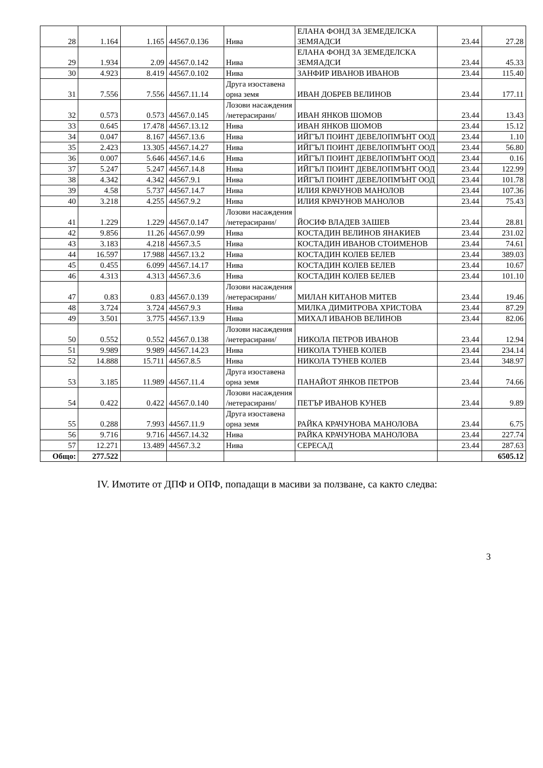| 28 | 1.164 | 1.165 | 44567.0.136 | Нива | ЕЛАНА ФОНД ЗА ЗЕМЕДЕЛСКА ЗЕМЯАДСИ | 23.44 | 27.28 |
| 29 | 1.934 | 2.09 | 44567.0.142 | Нива | ЕЛАНА ФОНД ЗА ЗЕМЕДЕЛСКА ЗЕМЯАДСИ | 23.44 | 45.33 |
| 30 | 4.923 | 8.419 | 44567.0.102 | Нива | ЗАНФИР ИВАНОВ ИВАНОВ | 23.44 | 115.40 |
| 31 | 7.556 | 7.556 | 44567.11.14 | Друга изоставена орна земя | ИВАН ДОБРЕВ ВЕЛИНОВ | 23.44 | 177.11 |
| 32 | 0.573 | 0.573 | 44567.0.145 | Лозови насаждения /нетерасирани/ | ИВАН ЯНКОВ ШОМОВ | 23.44 | 13.43 |
| 33 | 0.645 | 17.478 | 44567.13.12 | Нива | ИВАН ЯНКОВ ШОМОВ | 23.44 | 15.12 |
| 34 | 0.047 | 8.167 | 44567.13.6 | Нива | ИЙГЪЛ ПОИНТ ДЕВЕЛОПМЪНТ ООД | 23.44 | 1.10 |
| 35 | 2.423 | 13.305 | 44567.14.27 | Нива | ИЙГЪЛ ПОИНТ ДЕВЕЛОПМЪНТ ООД | 23.44 | 56.80 |
| 36 | 0.007 | 5.646 | 44567.14.6 | Нива | ИЙГЪЛ ПОИНТ ДЕВЕЛОПМЪНТ ООД | 23.44 | 0.16 |
| 37 | 5.247 | 5.247 | 44567.14.8 | Нива | ИЙГЪЛ ПОИНТ ДЕВЕЛОПМЪНТ ООД | 23.44 | 122.99 |
| 38 | 4.342 | 4.342 | 44567.9.1 | Нива | ИЙГЪЛ ПОИНТ ДЕВЕЛОПМЪНТ ООД | 23.44 | 101.78 |
| 39 | 4.58 | 5.737 | 44567.14.7 | Нива | ИЛИЯ КРАЧУНОВ МАНОЛОВ | 23.44 | 107.36 |
| 40 | 3.218 | 4.255 | 44567.9.2 | Нива | ИЛИЯ КРАЧУНОВ МАНОЛОВ | 23.44 | 75.43 |
| 41 | 1.229 | 1.229 | 44567.0.147 | Лозови насаждения /нетерасирани/ | ЙОСИФ ВЛАДЕВ ЗАШЕВ | 23.44 | 28.81 |
| 42 | 9.856 | 11.26 | 44567.0.99 | Нива | КОСТАДИН ВЕЛИНОВ ЯНАКИЕВ | 23.44 | 231.02 |
| 43 | 3.183 | 4.218 | 44567.3.5 | Нива | КОСТАДИН ИВАНОВ СТОИМЕНОВ | 23.44 | 74.61 |
| 44 | 16.597 | 17.988 | 44567.13.2 | Нива | КОСТАДИН КОЛЕВ БЕЛЕВ | 23.44 | 389.03 |
| 45 | 0.455 | 6.099 | 44567.14.17 | Нива | КОСТАДИН КОЛЕВ БЕЛЕВ | 23.44 | 10.67 |
| 46 | 4.313 | 4.313 | 44567.3.6 | Нива | КОСТАДИН КОЛЕВ БЕЛЕВ | 23.44 | 101.10 |
| 47 | 0.83 | 0.83 | 44567.0.139 | Лозови насаждения /нетерасирани/ | МИЛАН КИТАНОВ МИТЕВ | 23.44 | 19.46 |
| 48 | 3.724 | 3.724 | 44567.9.3 | Нива | МИЛКА ДИМИТРОВА ХРИСТОВА | 23.44 | 87.29 |
| 49 | 3.501 | 3.775 | 44567.13.9 | Нива | МИХАЛ ИВАНОВ ВЕЛИНОВ | 23.44 | 82.06 |
| 50 | 0.552 | 0.552 | 44567.0.138 | Лозови насаждения /нетерасирани/ | НИКОЛА ПЕТРОВ ИВАНОВ | 23.44 | 12.94 |
| 51 | 9.989 | 9.989 | 44567.14.23 | Нива | НИКОЛА ТУНЕВ КОЛЕВ | 23.44 | 234.14 |
| 52 | 14.888 | 15.711 | 44567.8.5 | Нива | НИКОЛА ТУНЕВ КОЛЕВ | 23.44 | 348.97 |
| 53 | 3.185 | 11.989 | 44567.11.4 | Друга изоставена орна земя | ПАНАЙОТ ЯНКОВ ПЕТРОВ | 23.44 | 74.66 |
| 54 | 0.422 | 0.422 | 44567.0.140 | Лозови насаждения /нетерасирани/ | ПЕТЪР ИВАНОВ КУНЕВ | 23.44 | 9.89 |
| 55 | 0.288 | 7.993 | 44567.11.9 | Друга изоставена орна земя | РАЙКА КРАЧУНОВА МАНОЛОВА | 23.44 | 6.75 |
| 56 | 9.716 | 9.716 | 44567.14.32 | Нива | РАЙКА КРАЧУНОВА МАНОЛОВА | 23.44 | 227.74 |
| 57 | 12.271 | 13.489 | 44567.3.2 | Нива | СЕРЕСАД | 23.44 | 287.63 |
| Общо: | 277.522 | | | | | | 6505.12 |
IV. Имотите от ДПФ и ОПФ, попадащи в масиви за ползване, са както следва:
3